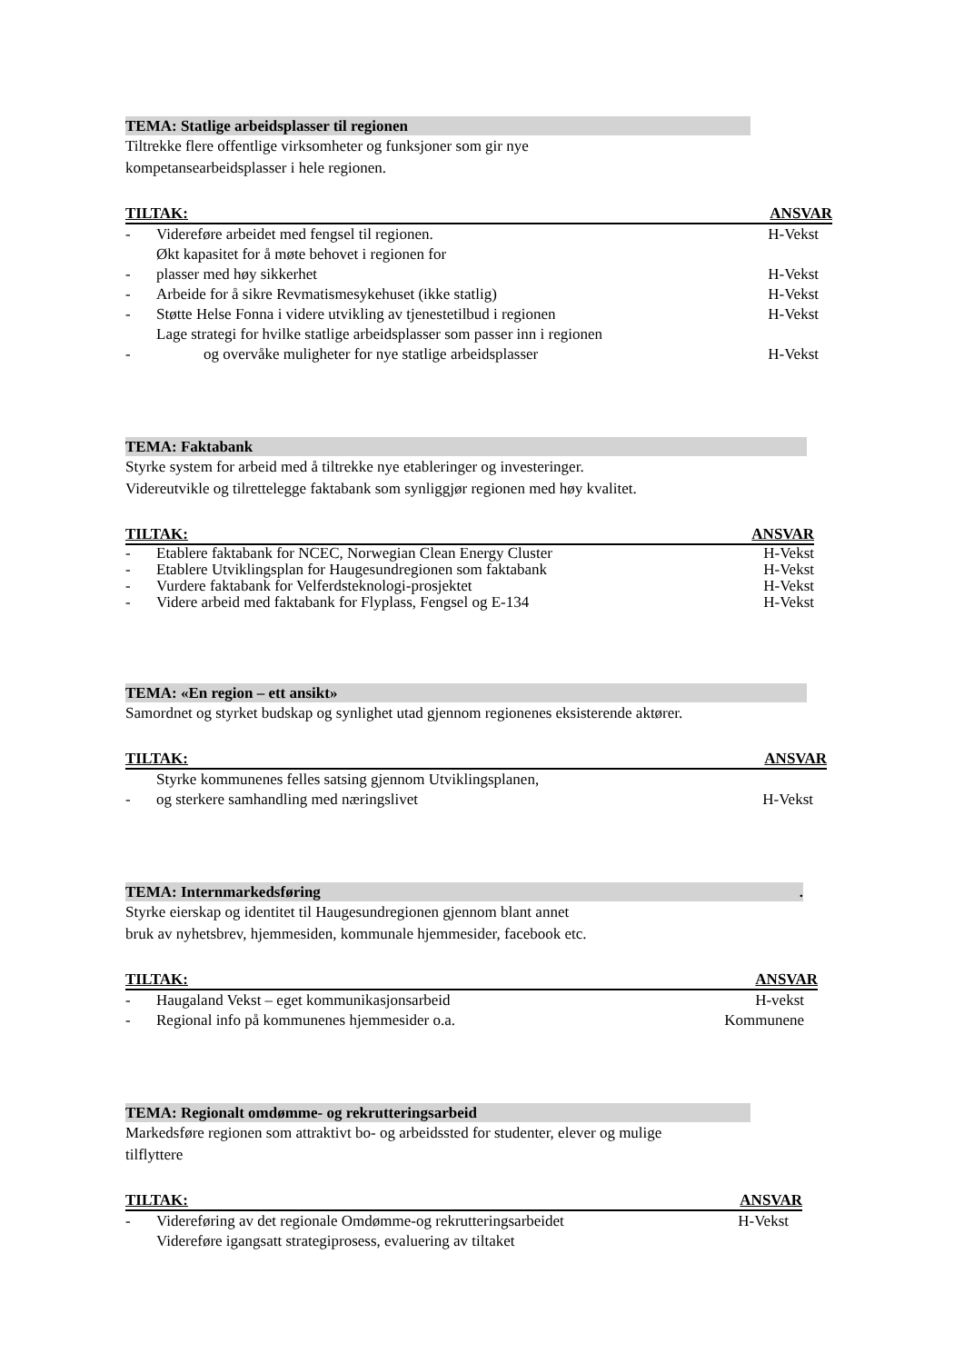TEMA: Statlige arbeidsplasser til regionen
Tiltrekke flere offentlige virksomheter og funksjoner som gir nye
kompetansearbeidsplasser i hele regionen.
| TILTAK: | | ANSVAR |
| --- | --- | --- |
| - | Videreføre arbeidet med fengsel til regionen. | H-Vekst |
| - | Økt kapasitet for å møte behovet i regionen for plasser med høy sikkerhet | H-Vekst |
| - | Arbeide for å sikre Revmatismesykehuset (ikke statlig) | H-Vekst |
| - | Støtte Helse Fonna i videre utvikling av tjenestetilbud i regionen | H-Vekst |
| - | Lage strategi for hvilke statlige arbeidsplasser som passer inn i regionen og overvåke muligheter for nye statlige arbeidsplasser | H-Vekst |
TEMA: Faktabank
Styrke system for arbeid med å tiltrekke nye etableringer og investeringer.
Videreutvikle og tilrettelegge faktabank som synliggjør regionen med høy kvalitet.
| TILTAK: | | ANSVAR |
| --- | --- | --- |
| - | Etablere faktabank for NCEC, Norwegian Clean Energy Cluster | H-Vekst |
| - | Etablere Utviklingsplan for Haugesundregionen som faktabank | H-Vekst |
| - | Vurdere faktabank for Velferdsteknologi-prosjektet | H-Vekst |
| - | Videre arbeid med faktabank for Flyplass, Fengsel og E-134 | H-Vekst |
TEMA: «En region – ett ansikt»
Samordnet og styrket budskap og synlighet utad gjennom regionenes eksisterende aktører.
| TILTAK: | | ANSVAR |
| --- | --- | --- |
| - | Styrke kommunenes felles satsing gjennom Utviklingsplanen, og sterkere samhandling med næringslivet | H-Vekst |
TEMA: Internmarkedsføring.
Styrke eierskap og identitet til Haugesundregionen gjennom blant annet
bruk av nyhetsbrev, hjemmesiden, kommunale hjemmesider, facebook etc.
| TILTAK: | | ANSVAR |
| --- | --- | --- |
| - | Haugaland Vekst – eget kommunikasjonsarbeid | H-vekst |
| - | Regional info på kommunenes hjemmesider o.a. | Kommunene |
TEMA: Regionalt omdømme- og rekrutteringsarbeid
Markedsføre regionen som attraktivt bo- og arbeidssted for studenter, elever og mulige
tilflyttere
| TILTAK: | | ANSVAR |
| --- | --- | --- |
| - | Videreføring av det regionale Omdømme-og rekrutteringsarbeidet | H-Vekst |
| | Videreføre igangsatt strategiprosess, evaluering av tiltaket | |